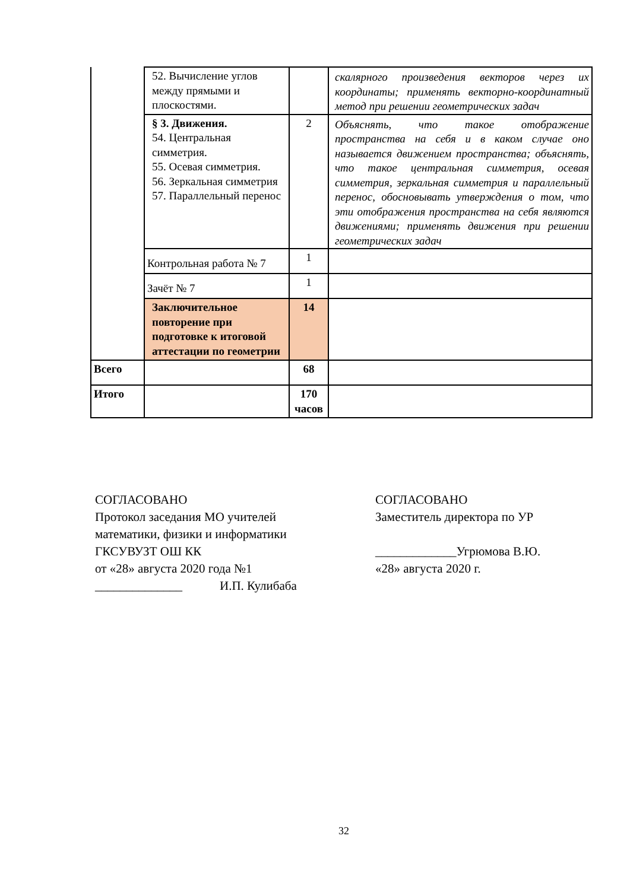| | 52. Вычисление углов между прямыми и плоскостями. | | скалярного произведения векторов через их координаты; применять векторно-координатный метод при решении геометрических задач |
| | § 3. Движения. 54. Центральная симметрия. 55. Осевая симметрия. 56. Зеркальная симметрия 57. Параллельный перенос | 2 | Объяснять, что такое отображение пространства на себя и в каком случае оно называется движением пространства; объяснять, что такое центральная симметрия, осевая симметрия, зеркальная симметрия и параллельный перенос, обосновывать утверждения о том, что эти отображения пространства на себя являются движениями; применять движения при решении геометрических задач |
| | Контрольная работа № 7 | 1 | |
| | Зачёт № 7 | 1 | |
| | Заключительное повторение при подготовке к итоговой аттестации по геометрии | 14 | |
| Всего | | 68 | |
| Итого | | 170 часов | |
СОГЛАСОВАНО
Протокол заседания МО учителей
математики, физики и информатики
ГКСУВУЗТ ОШ КК
от «28» августа 2020 года №1
______________ И.П. Кулибаба
СОГЛАСОВАНО
Заместитель директора по УР
_____________Угрюмова В.Ю.
«28» августа 2020 г.
32